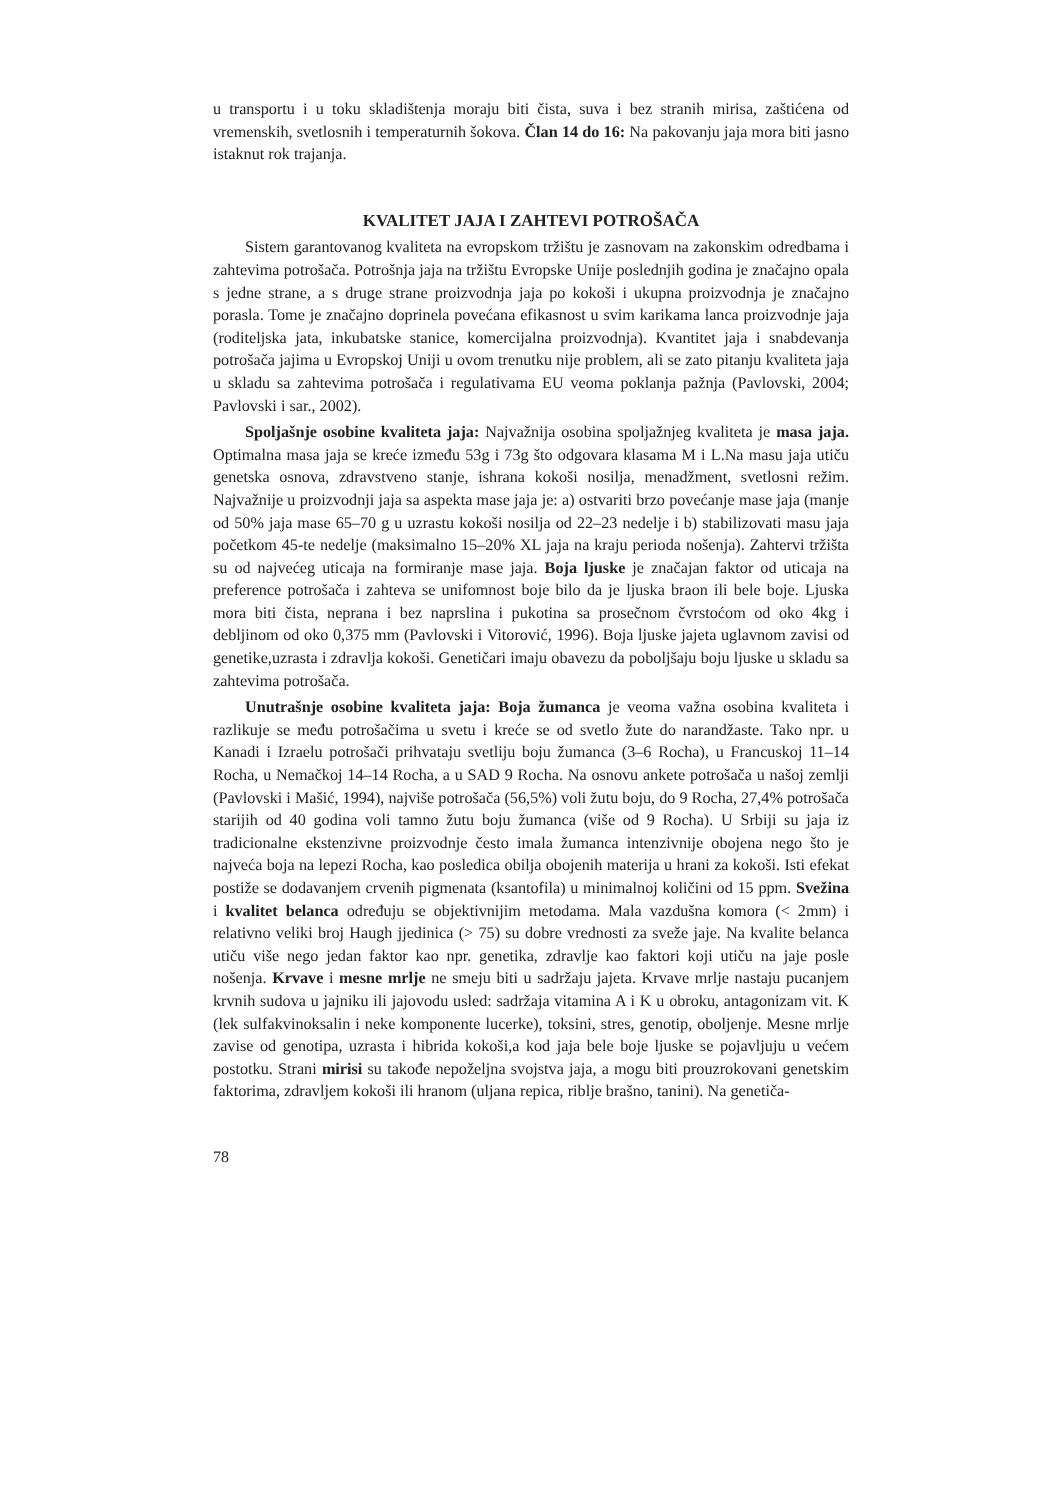u transportu i u toku skladištenja moraju biti čista, suva i bez stranih mirisa, zaštićena od vremenskih, svetlosnih i temperaturnih šokova. Član 14 do 16: Na pakovanju jaja mora biti jasno istaknut rok trajanja.
KVALITET JAJA I ZAHTEVI POTROŠAČA
Sistem garantovanog kvaliteta na evropskom tržištu je zasnovam na zakonskim odredbama i zahtevima potrošača. Potrošnja jaja na tržištu Evropske Unije poslednjih godina je značajno opala s jedne strane, a s druge strane proizvodnja jaja po kokoši i ukupna proizvodnja je značajno porasla. Tome je značajno doprinela povećana efikasnost u svim karikama lanca proizvodnje jaja (roditeljska jata, inkubatske stanice, komercijalna proizvodnja). Kvantitet jaja i snabdevanja potrošača jajima u Evropskoj Uniji u ovom trenutku nije problem, ali se zato pitanju kvaliteta jaja u skladu sa zahtevima potrošača i regulativama EU veoma poklanja pažnja (Pavlovski, 2004; Pavlovski i sar., 2002).
Spoljašnje osobine kvaliteta jaja: Najvažnija osobina spoljažnjeg kvaliteta je masa jaja. Optimalna masa jaja se kreće između 53g i 73g što odgovara klasama M i L.Na masu jaja utiču genetska osnova, zdravstveno stanje, ishrana kokoši nosilja, menadžment, svetlosni režim. Najvažnije u proizvodnji jaja sa aspekta mase jaja je: a) ostvariti brzo povećanje mase jaja (manje od 50% jaja mase 65–70 g u uzrastu kokoši nosilja od 22–23 nedelje i b) stabilizovati masu jaja početkom 45-te nedelje (maksimalno 15–20% XL jaja na kraju perioda nošenja). Zahtervi tržišta su od najvećeg uticaja na formiranje mase jaja. Boja ljuske je značajan faktor od uticaja na preference potrošača i zahteva se unifomnost boje bilo da je ljuska braon ili bele boje. Ljuska mora biti čista, neprana i bez naprslina i pukotina sa prosečnom čvrstoćom od oko 4kg i debljinom od oko 0,375 mm (Pavlovski i Vitorović, 1996). Boja ljuske jajeta uglavnom zavisi od genetike,uzrasta i zdravlja kokoši. Genetičari imaju obavezu da poboljšaju boju ljuske u skladu sa zahtevima potrošača.
Unutrašnje osobine kvaliteta jaja: Boja žumanca je veoma važna osobina kvaliteta i razlikuje se među potrošačima u svetu i kreće se od svetlo žute do narandžaste. Tako npr. u Kanadi i Izraelu potrošači prihvataju svetliju boju žumanca (3–6 Rocha), u Francuskoj 11–14 Rocha, u Nemačkoj 14–14 Rocha, a u SAD 9 Rocha. Na osnovu ankete potrošača u našoj zemlji (Pavlovski i Mašić, 1994), najviše potrošača (56,5%) voli žutu boju, do 9 Rocha, 27,4% potrošača starijih od 40 godina voli tamno žutu boju žumanca (više od 9 Rocha). U Srbiji su jaja iz tradicionalne ekstenzivne proizvodnje često imala žumanca intenzivnije obojena nego što je najveća boja na lepezi Rocha, kao posledica obilja obojenih materija u hrani za kokoši. Isti efekat postiže se dodavanjem crvenih pigmenata (ksantofila) u minimalnoj količini od 15 ppm. Svežina i kvalitet belanca određuju se objektivnijim metodama. Mala vazdušna komora (< 2mm) i relativno veliki broj Haugh jjedinica (> 75) su dobre vrednosti za sveže jaje. Na kvalite belanca utiču više nego jedan faktor kao npr. genetika, zdravlje kao faktori koji utiču na jaje posle nošenja. Krvave i mesne mrlje ne smeju biti u sadržaju jajeta. Krvave mrlje nastaju pucanjem krvnih sudova u jajniku ili jajovodu usled: sadržaja vitamina A i K u obroku, antagonizam vit. K (lek sulfakvinoksalin i neke komponente lucerke), toksini, stres, genotip, oboljenje. Mesne mrlje zavise od genotipa, uzrasta i hibrida kokoši,a kod jaja bele boje ljuske se pojavljuju u većem postotku. Strani mirisi su takođe nepoželjna svojstva jaja, a mogu biti prouzrokovani genetskim faktorima, zdravljem kokoši ili hranom (uljana repica, riblje brašno, tanini). Na genetiča-
78